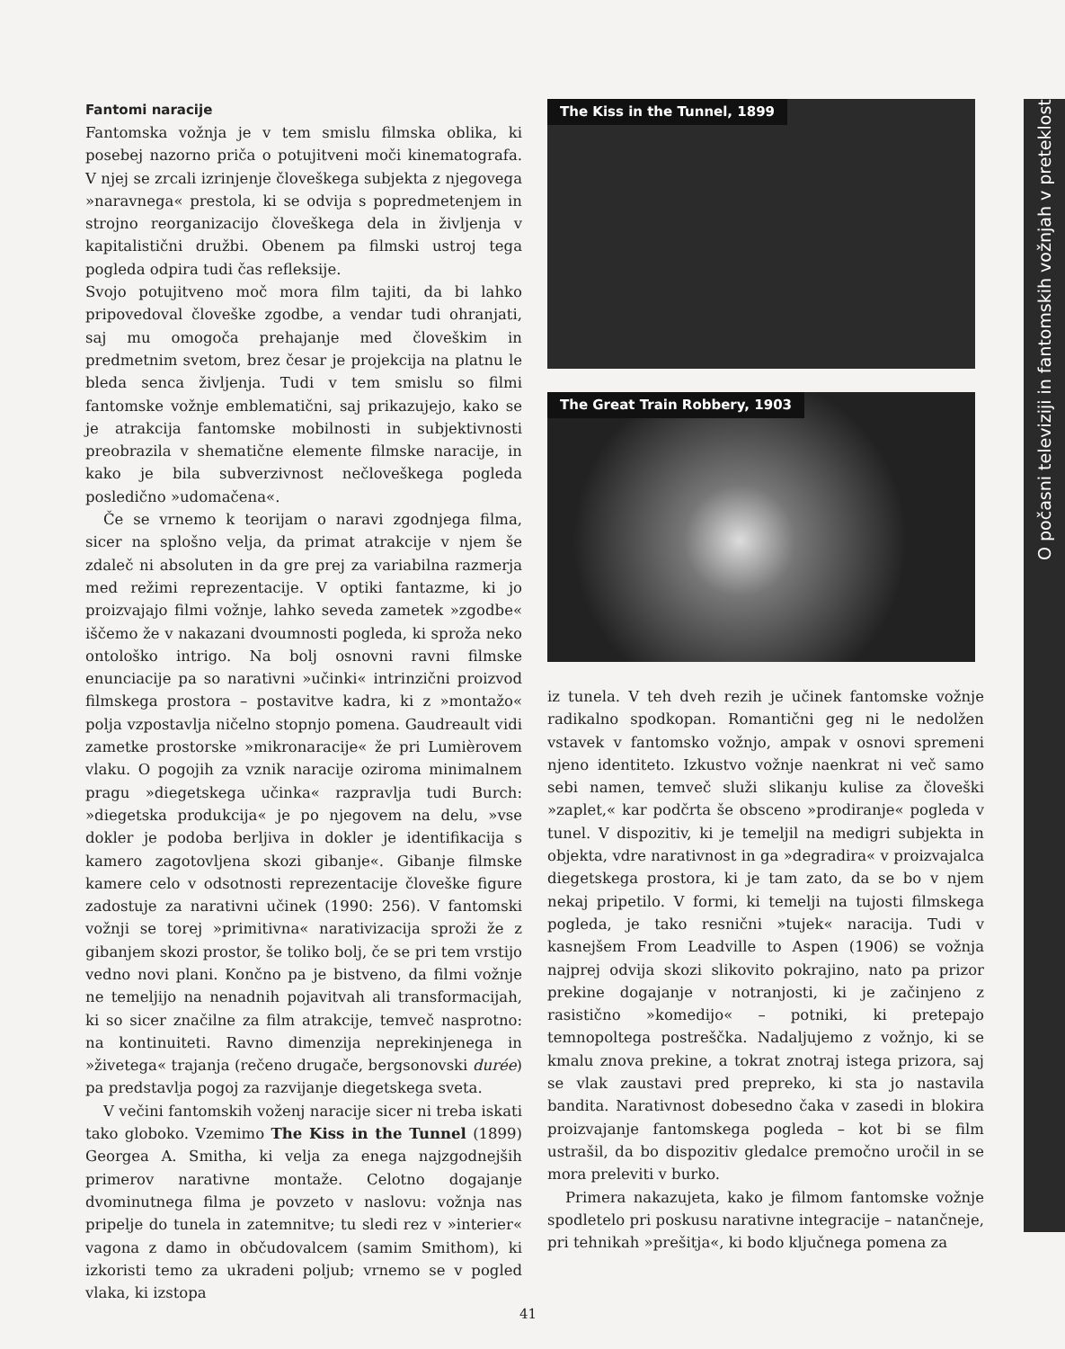Fantomi naracije
Fantomska vožnja je v tem smislu filmska oblika, ki posebej nazorno priča o potujitveni moči kinematografa. V njej se zrcali izrinjenje človeškega subjekta z njegovega »naravnega« prestola, ki se odvija s popredmetenjem in strojno reorganizacijo človeškega dela in življenja v kapitalistični družbi. Obenem pa filmski ustroj tega pogleda odpira tudi čas refleksije.
Svojo potujitveno moč mora film tajiti, da bi lahko pripovedoval človeške zgodbe, a vendar tudi ohranjati, saj mu omogoča prehajanje med človeškim in predmetnim svetom, brez česar je projekcija na platnu le bleda senca življenja. Tudi v tem smislu so filmi fantomske vožnje emblematični, saj prikazujejo, kako se je atrakcija fantomske mobilnosti in subjektivnosti preobrazila v shematične elemente filmske naracije, in kako je bila subverzivnost nečloveškega pogleda posledično »udomačena«.
Če se vrnemo k teorijam o naravi zgodnjega filma, sicer na splošno velja, da primat atrakcije v njem še zdaleč ni absoluten in da gre prej za variabilna razmerja med režimi reprezentacije. V optiki fantazme, ki jo proizvajajo filmi vožnje, lahko seveda zametek »zgodbe« iščemo že v nakazani dvoumnosti pogleda, ki sproža neko ontološko intrigo. Na bolj osnovni ravni filmske enunciacije pa so narativni »učinki« intrinzični proizvod filmskega prostora – postavitve kadra, ki z »montažo« polja vzpostavlja ničelno stopnjo pomena. Gaudreault vidi zametke prostorske »mikronaracije« že pri Lumièrovem vlaku. O pogojih za vznik naracije oziroma minimalnem pragu »diegetskega učinka« razpravlja tudi Burch: »diegetska produkcija« je po njegovem na delu, »vse dokler je podoba berljiva in dokler je identifikacija s kamero zagotovljena skozi gibanje«. Gibanje filmske kamere celo v odsotnosti reprezentacije človeške figure zadostuje za narativni učinek (1990: 256). V fantomski vožnji se torej »primitivna« narativizacija sproži že z gibanjem skozi prostor, še toliko bolj, če se pri tem vrstijo vedno novi plani. Končno pa je bistveno, da filmi vožnje ne temeljijo na nenadnih pojavitvah ali transformacijah, ki so sicer značilne za film atrakcije, temveč nasprotno: na kontinuiteti. Ravno dimenzija neprekinjenega in »živetega« trajanja (rečeno drugače, bergsonovski durée) pa predstavlja pogoj za razvijanje diegetskega sveta.
V večini fantomskih voženj naracije sicer ni treba iskati tako globoko. Vzemimo The Kiss in the Tunnel (1899) Georgea A. Smitha, ki velja za enega najzgodnejših primerov narativne montaže. Celotno dogajanje dvominutnega filma je povzeto v naslovu: vožnja nas pripelje do tunela in zatemnitve; tu sledi rez v »interier« vagona z damo in občudovalcem (samim Smithom), ki izkoristi temo za ukradeni poljub; vrnemo se v pogled vlaka, ki izstopa
The Kiss in the Tunnel, 1899
The Great Train Robbery, 1903
iz tunela. V teh dveh rezih je učinek fantomske vožnje radikalno spodkopan. Romantični geg ni le nedolžen vstavek v fantomsko vožnjo, ampak v osnovi spremeni njeno identiteto. Izkustvo vožnje naenkrat ni več samo sebi namen, temveč služi slikanju kulise za človeški »zaplet,« kar podčrta še obsceno »prodiranje« pogleda v tunel. V dispozitiv, ki je temeljil na medigri subjekta in objekta, vdre narativnost in ga »degradira« v proizvajalca diegetskega prostora, ki je tam zato, da se bo v njem nekaj pripetilo. V formi, ki temelji na tujosti filmskega pogleda, je tako resnični »tujek« naracija. Tudi v kasnejšem From Leadville to Aspen (1906) se vožnja najprej odvija skozi slikovito pokrajino, nato pa prizor prekine dogajanje v notranjosti, ki je začinjeno z rasistično »komedijo« – potniki, ki pretepajo temnopoltega postreščka. Nadaljujemo z vožnjo, ki se kmalu znova prekine, a tokrat znotraj istega prizora, saj se vlak zaustavi pred prepreko, ki sta jo nastavila bandita. Narativnost dobesedno čaka v zasedi in blokira proizvajanje fantomskega pogleda – kot bi se film ustrašil, da bo dispozitiv gledalce premočno uročil in se mora preleviti v burko.
Primera nakazujeta, kako je filmom fantomske vožnje spodletelo pri poskusu narativne integracije – natančneje, pri tehnikah »prešitja«, ki bodo ključnega pomena za
O počasni televiziji in fantomskih vožnjah v preteklost
41